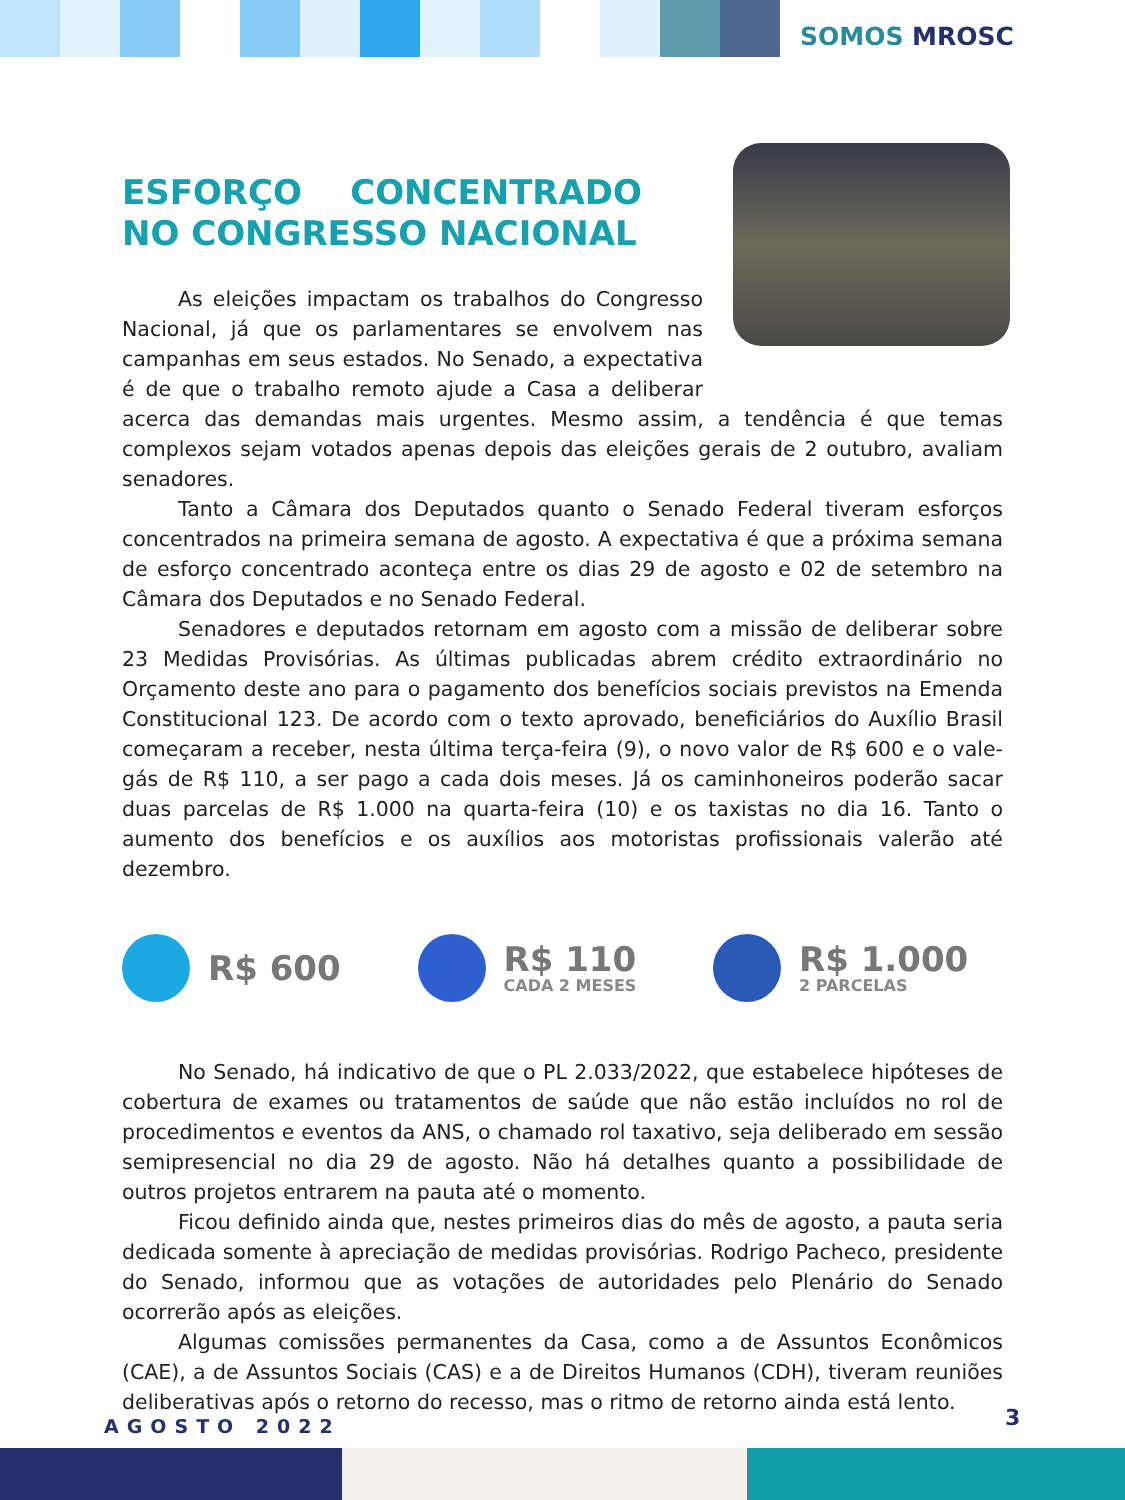SOMOS MROSC
ESFORÇO CONCENTRADO NO CONGRESSO NACIONAL
As eleições impactam os trabalhos do Congresso Nacional, já que os parlamentares se envolvem nas campanhas em seus estados. No Senado, a expectativa é de que o trabalho remoto ajude a Casa a deliberar acerca das demandas mais urgentes. Mesmo assim, a tendência é que temas complexos sejam votados apenas depois das eleições gerais de 2 outubro, avaliam senadores.
Tanto a Câmara dos Deputados quanto o Senado Federal tiveram esforços concentrados na primeira semana de agosto. A expectativa é que a próxima semana de esforço concentrado aconteça entre os dias 29 de agosto e 02 de setembro na Câmara dos Deputados e no Senado Federal.
Senadores e deputados retornam em agosto com a missão de deliberar sobre 23 Medidas Provisórias. As últimas publicadas abrem crédito extraordinário no Orçamento deste ano para o pagamento dos benefícios sociais previstos na Emenda Constitucional 123. De acordo com o texto aprovado, beneficiários do Auxílio Brasil começaram a receber, nesta última terça-feira (9), o novo valor de R$ 600 e o vale-gás de R$ 110, a ser pago a cada dois meses. Já os caminhoneiros poderão sacar duas parcelas de R$ 1.000 na quarta-feira (10) e os taxistas no dia 16. Tanto o aumento dos benefícios e os auxílios aos motoristas profissionais valerão até dezembro.
R$ 600 R$ 110
CADA 2 MESES
R$ 1.000
2 PARCELAS
No Senado, há indicativo de que o PL 2.033/2022, que estabelece hipóteses de cobertura de exames ou tratamentos de saúde que não estão incluídos no rol de procedimentos e eventos da ANS, o chamado rol taxativo, seja deliberado em sessão semipresencial no dia 29 de agosto. Não há detalhes quanto a possibilidade de outros projetos entrarem na pauta até o momento.
Ficou definido ainda que, nestes primeiros dias do mês de agosto, a pauta seria dedicada somente à apreciação de medidas provisórias. Rodrigo Pacheco, presidente do Senado, informou que as votações de autoridades pelo Plenário do Senado ocorrerão após as eleições.
Algumas comissões permanentes da Casa, como a de Assuntos Econômicos (CAE), a de Assuntos Sociais (CAS) e a de Direitos Humanos (CDH), tiveram reuniões deliberativas após o retorno do recesso, mas o ritmo de retorno ainda está lento.
AGOSTO 2022 3